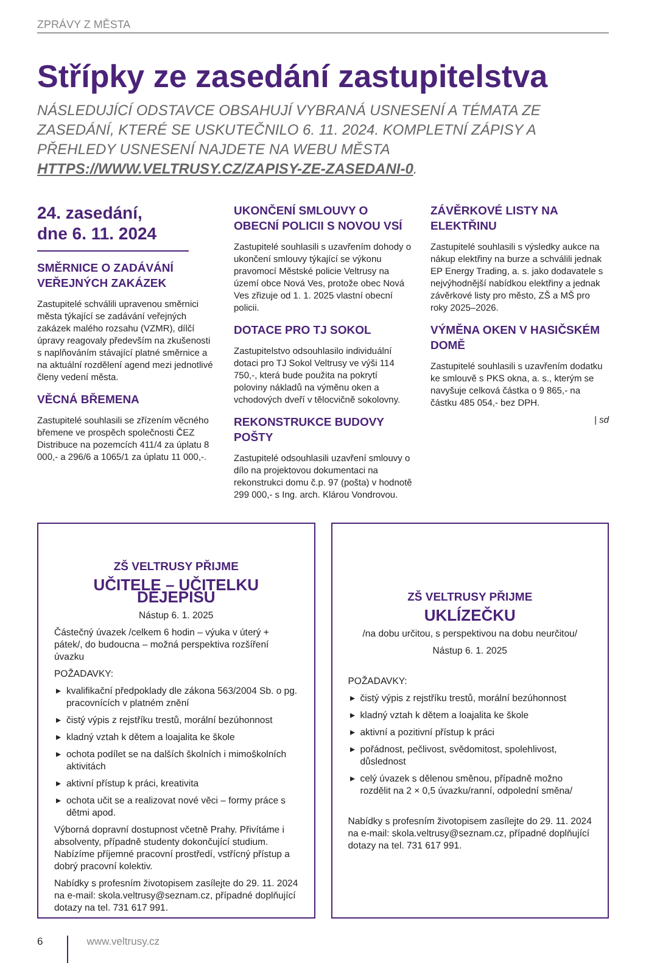ZPRÁVY Z MĚSTA
Střípky ze zasedání zastupitelstva
NÁSLEDUJÍCÍ ODSTAVCE OBSAHUJÍ VYBRANÁ USNESENÍ A TÉMATA ZE ZASEDÁNÍ, KTERÉ SE USKUTEČNILO 6. 11. 2024. KOMPLETNÍ ZÁPISY A PŘEHLEDY USNESENÍ NAJDETE NA WEBU MĚSTA HTTPS://WWW.VELTRUSY.CZ/ZAPISY-ZE-ZASEDANI-0.
24. zasedání,
dne 6. 11. 2024
SMĚRNICE O ZADÁVÁNÍ VEŘEJNÝCH ZAKÁZEK
Zastupitelé schválili upravenou směrnici města týkající se zadávání veřejných zakázek malého rozsahu (VZMR), dílčí úpravy reagovaly především na zkušenosti s naplňováním stávající platné směrnice a na aktuální rozdělení agend mezi jednotlivé členy vedení města.
VĚCNÁ BŘEMENA
Zastupitelé souhlasili se zřízením věcného břemene ve prospěch společnosti ČEZ Distribuce na pozemcích 411/4 za úplatu 8 000,- a 296/6 a 1065/1 za úplatu 11 000,-.
UKONČENÍ SMLOUVY O OBECNÍ POLICII S NOVOU VSÍ
Zastupitelé souhlasili s uzavřením dohody o ukončení smlouvy týkající se výkonu pravomocí Městské policie Veltrusy na území obce Nová Ves, protože obec Nová Ves zřizuje od 1. 1. 2025 vlastní obecní policii.
DOTACE PRO TJ SOKOL
Zastupitelstvo odsouhlasilo individuální dotaci pro TJ Sokol Veltrusy ve výši 114 750,-, která bude použita na pokrytí poloviny nákladů na výměnu oken a vchodových dveří v tělocvičně sokolovny.
REKONSTRUKCE BUDOVY POŠTY
Zastupitelé odsouhlasili uzavření smlouvy o dílo na projektovou dokumentaci na rekonstrukci domu č.p. 97 (pošta) v hodnotě 299 000,- s Ing. arch. Klárou Vondrovou.
ZÁVĚRKOVÉ LISTY NA ELEKTŘINU
Zastupitelé souhlasili s výsledky aukce na nákup elektřiny na burze a schválili jednak EP Energy Trading, a. s. jako dodavatele s nejvýhodnější nabídkou elektřiny a jednak závěrkové listy pro město, ZŠ a MŠ pro roky 2025–2026.
VÝMĚNA OKEN V HASIČSKÉM DOMĚ
Zastupitelé souhlasili s uzavřením dodatku ke smlouvě s PKS okna, a. s., kterým se navyšuje celková částka o 9 865,- na částku 485 054,- bez DPH.
| sd
ZŠ VELTRUSY PŘIJME
UČITELE – UČITELKU DĚJEPISU
Nástup 6. 1. 2025
Částečný úvazek /celkem 6 hodin – výuka v úterý + pátek/, do budoucna – možná perspektiva rozšíření úvazku
POŽADAVKY:
kvalifikační předpoklady dle zákona 563/2004 Sb. o pg. pracovnících v platném znění
čistý výpis z rejstříku trestů, morální bezúhonnost
kladný vztah k dětem a loajalita ke škole
ochota podílet se na dalších školních i mimoškolních aktivitách
aktivní přístup k práci, kreativita
ochota učit se a realizovat nové věci – formy práce s dětmi apod.
Výborná dopravní dostupnost včetně Prahy. Přivítáme i absolventy, případně studenty dokončující studium. Nabízíme příjemné pracovní prostředí, vstřícný přístup a dobrý pracovní kolektiv.
Nabídky s profesním životopisem zasílejte do 29. 11. 2024 na e-mail: skola.veltrusy@seznam.cz, případné doplňující dotazy na tel. 731 617 991.
ZŠ VELTRUSY PŘIJME
UKLÍZEČKU
/na dobu určitou, s perspektivou na dobu neurčitou/
Nástup 6. 1. 2025
POŽADAVKY:
čistý výpis z rejstříku trestů, morální bezúhonnost
kladný vztah k dětem a loajalita ke škole
aktivní a pozitivní přístup k práci
pořádnost, pečlivost, svědomitost, spolehlivost, důslednost
celý úvazek s dělenou směnou, případně možno rozdělit na 2 × 0,5 úvazku/ranní, odpolední směna/
Nabídky s profesním životopisem zasílejte do 29. 11. 2024 na e-mail: skola.veltrusy@seznam.cz, případné doplňující dotazy na tel. 731 617 991.
6 www.veltrusy.cz